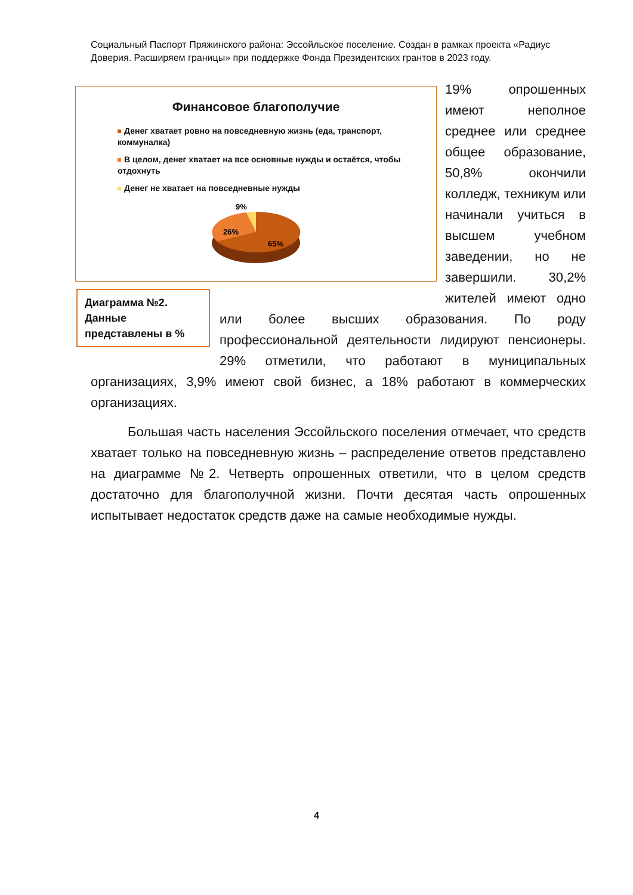Социальный Паспорт Пряжинского района: Эссойльское поселение. Создан в рамках проекта «Радиус Доверия. Расширяем границы» при поддержке Фонда Президентских грантов в 2023 году.
Финансовое благополучие
Денег хватает ровно на повседневную жизнь (еда, транспорт, коммуналка)
В целом, денег хватает на все основные нужды и остаётся, чтобы отдохнуть
Денег не хватает на повседневные нужды
9%
26%
65%
19% опрошенных имеют неполное среднее или среднее общее образование, 50,8% окончили колледж, техникум или начинали учиться в высшем учебном заведении, но не завершили. 30,2% Диаграмма №2. Данные представлены в % жителей имеют одно или более высших образования. По роду профессиональной деятельности лидируют пенсионеры. 29% отметили, что работают в муниципальных организациях, 3,9% имеют свой бизнес, а 18% работают в коммерческих организациях.
Большая часть населения Эссойльского поселения отмечает, что средств хватает только на повседневную жизнь – распределение ответов представлено на диаграмме №2. Четверть опрошенных ответили, что в целом средств достаточно для благополучной жизни. Почти десятая часть опрошенных испытывает недостаток средств даже на самые необходимые нужды.
4